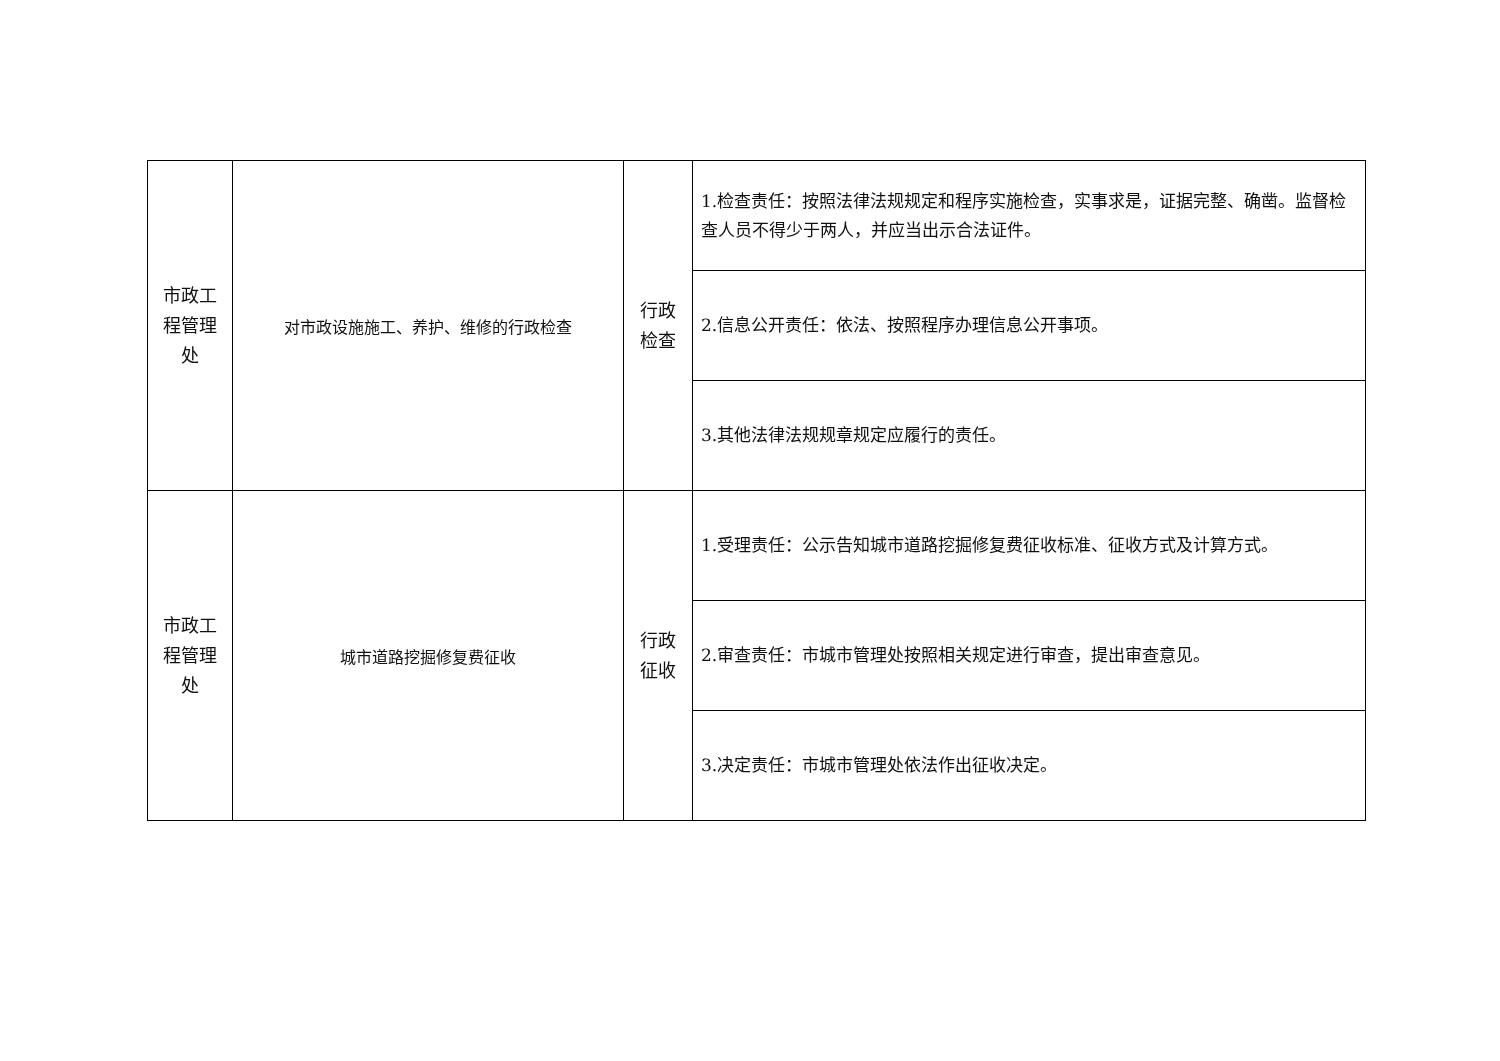| 市政工 程管理 处 | 对市政设施施工、养护、维修的行政检查 | 行政 检查 | 1.检查责任：按照法律法规规定和程序实施检查，实事求是，证据完整、确凿。监督检查人员不得少于两人，并应当出示合法证件。 |
| | | | 2.信息公开责任：依法、按照程序办理信息公开事项。 |
| | | | 3.其他法律法规规章规定应履行的责任。 |
| 市政工 程管理 处 | 城市道路挖掘修复费征收 | 行政 征收 | 1.受理责任：公示告知城市道路挖掘修复费征收标准、征收方式及计算方式。 |
| | | | 2.审查责任：市城市管理处按照相关规定进行审查，提出审查意见。 |
| | | | 3.决定责任：市城市管理处依法作出征收决定。 |